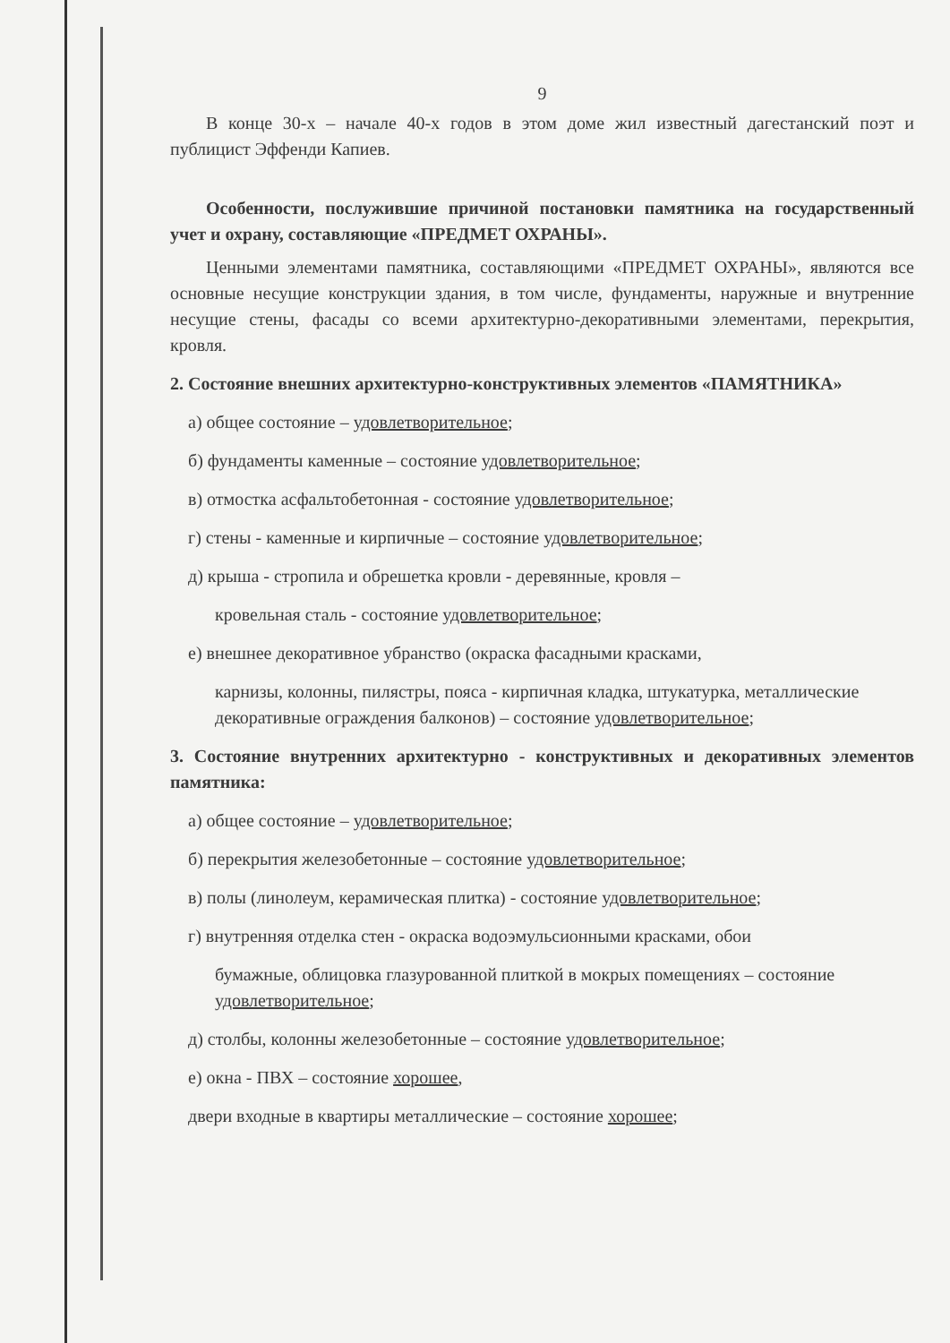9
В конце 30-х – начале 40-х годов в этом доме жил известный дагестанский поэт и публицист Эффенди Капиев.
Особенности, послужившие причиной постановки памятника на государственный учет и охрану, составляющие «ПРЕДМЕТ ОХРАНЫ».
Ценными элементами памятника, составляющими «ПРЕДМЕТ ОХРАНЫ», являются все основные несущие конструкции здания, в том числе, фундаменты, наружные и внутренние несущие стены, фасады со всеми архитектурно-декоративными элементами, перекрытия, кровля.
2. Состояние внешних архитектурно-конструктивных элементов «ПАМЯТНИКА»
а) общее состояние – удовлетворительное;
б) фундаменты каменные – состояние удовлетворительное;
в) отмостка асфальтобетонная - состояние удовлетворительное;
г) стены - каменные и кирпичные – состояние удовлетворительное;
д) крыша - стропила и обрешетка кровли - деревянные, кровля –
кровельная сталь - состояние удовлетворительное;
е) внешнее декоративное убранство (окраска фасадными красками,
карнизы, колонны, пилястры, пояса - кирпичная кладка, штукатурка, металлические декоративные ограждения балконов) – состояние удовлетворительное;
3. Состояние внутренних архитектурно - конструктивных и декоративных элементов памятника:
а) общее состояние – удовлетворительное;
б) перекрытия железобетонные – состояние удовлетворительное;
в) полы (линолеум, керамическая плитка) - состояние удовлетворительное;
г) внутренняя отделка стен - окраска водоэмульсионными красками, обои
бумажные, облицовка глазурованной плиткой в мокрых помещениях – состояние удовлетворительное;
д) столбы, колонны железобетонные – состояние удовлетворительное;
е) окна - ПВХ – состояние хорошее,
двери входные в квартиры металлические – состояние хорошее;